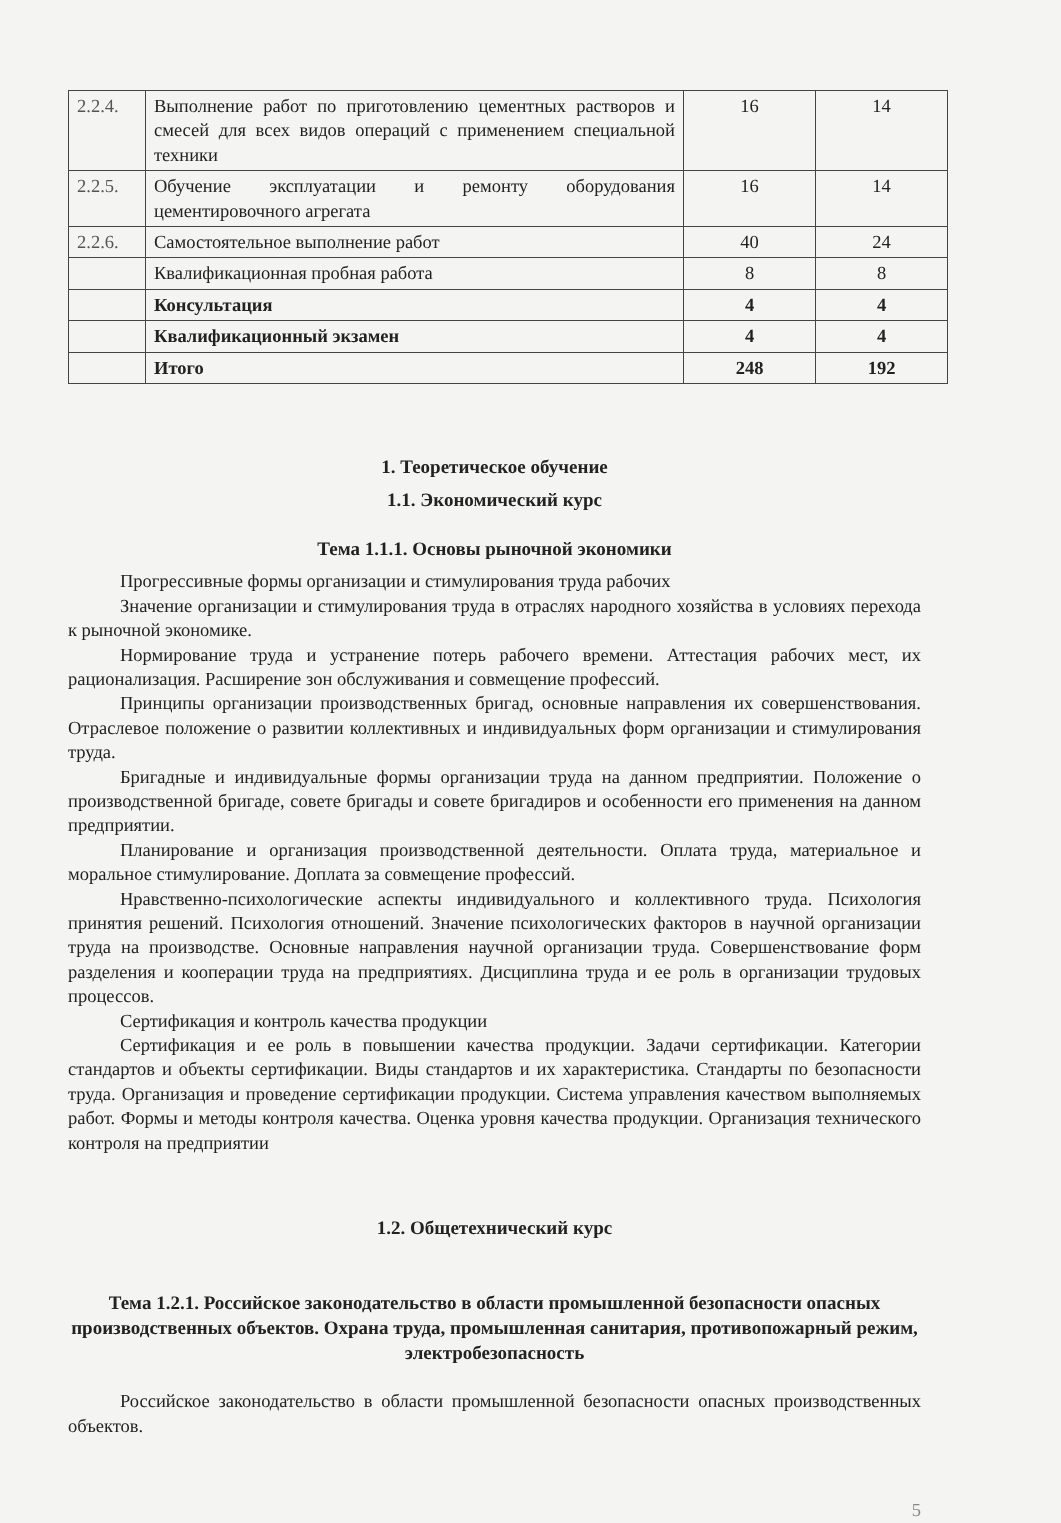| 2.2.4. | Выполнение работ по приготовлению цементных растворов и смесей для всех видов операций с применением специальной техники | 16 | 14 |
| 2.2.5. | Обучение эксплуатации и ремонту оборудования цементировочного агрегата | 16 | 14 |
| 2.2.6. | Самостоятельное выполнение работ | 40 | 24 |
| | Квалификационная пробная работа | 8 | 8 |
| | Консультация | 4 | 4 |
| | Квалификационный экзамен | 4 | 4 |
| | Итого | 248 | 192 |
1. Теоретическое обучение
1.1. Экономический курс
Тема 1.1.1. Основы рыночной экономики
Прогрессивные формы организации и стимулирования труда рабочих
Значение организации и стимулирования труда в отраслях народного хозяйства в условиях перехода к рыночной экономике.
Нормирование труда и устранение потерь рабочего времени. Аттестация рабочих мест, их рационализация. Расширение зон обслуживания и совмещение профессий.
Принципы организации производственных бригад, основные направления их совершенствования. Отраслевое положение о развитии коллективных и индивидуальных форм организации и стимулирования труда.
Бригадные и индивидуальные формы организации труда на данном предприятии. Положение о производственной бригаде, совете бригады и совете бригадиров и особенности его применения на данном предприятии.
Планирование и организация производственной деятельности. Оплата труда, материальное и моральное стимулирование. Доплата за совмещение профессий.
Нравственно-психологические аспекты индивидуального и коллективного труда. Психология принятия решений. Психология отношений. Значение психологических факторов в научной организации труда на производстве. Основные направления научной организации труда. Совершенствование форм разделения и кооперации труда на предприятиях. Дисциплина труда и ее роль в организации трудовых процессов.
Сертификация и контроль качества продукции
Сертификация и ее роль в повышении качества продукции. Задачи сертификации. Категории стандартов и объекты сертификации. Виды стандартов и их характеристика. Стандарты по безопасности труда. Организация и проведение сертификации продукции. Система управления качеством выполняемых работ. Формы и методы контроля качества. Оценка уровня качества продукции. Организация технического контроля на предприятии
1.2. Общетехнический курс
Тема 1.2.1. Российское законодательство в области промышленной безопасности опасных производственных объектов. Охрана труда, промышленная санитария, противопожарный режим, электробезопасность
Российское законодательство в области промышленной безопасности опасных производственных объектов.
5